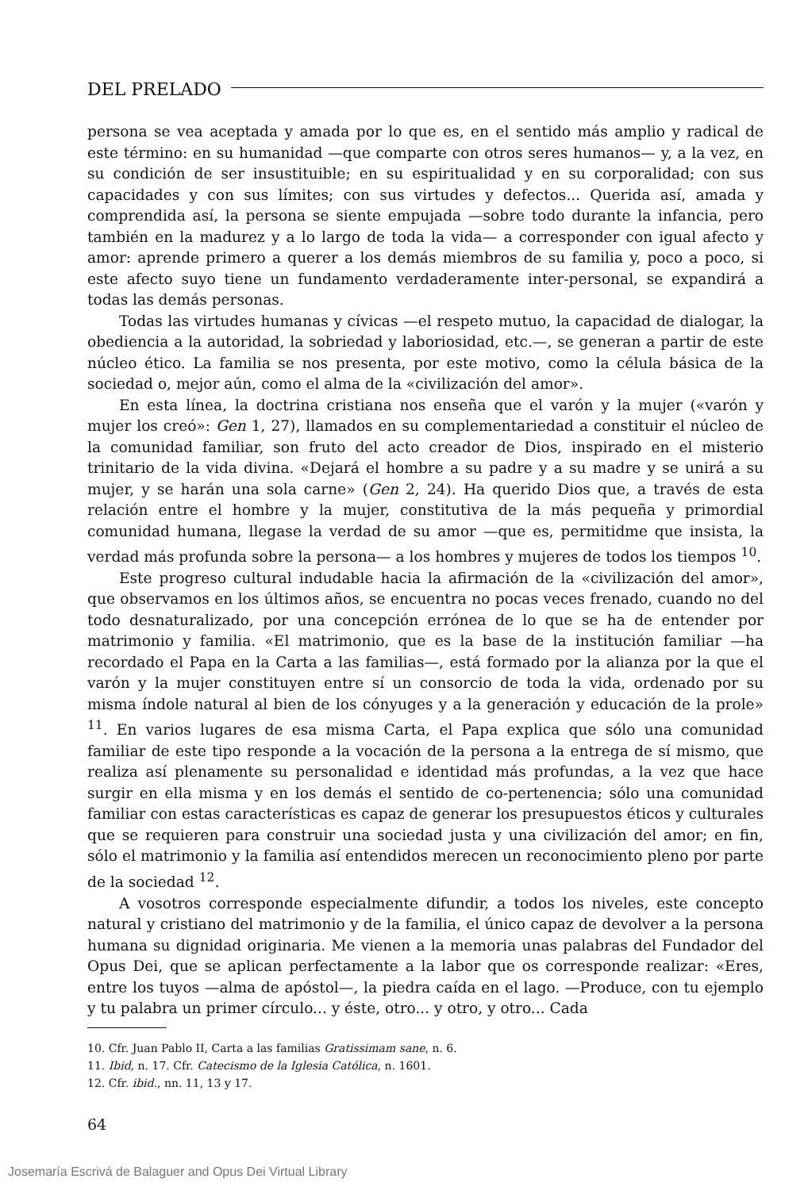DEL PRELADO
persona se vea aceptada y amada por lo que es, en el sentido más amplio y radical de este término: en su humanidad —que comparte con otros seres humanos— y, a la vez, en su condición de ser insustituible; en su espiritualidad y en su corporalidad; con sus capacidades y con sus límites; con sus virtudes y defectos... Querida así, amada y comprendida así, la persona se siente empujada —sobre todo durante la infancia, pero también en la madurez y a lo largo de toda la vida— a corresponder con igual afecto y amor: aprende primero a querer a los demás miembros de su familia y, poco a poco, si este afecto suyo tiene un fundamento verdaderamente inter-personal, se expandirá a todas las demás personas.
Todas las virtudes humanas y cívicas —el respeto mutuo, la capacidad de dialogar, la obediencia a la autoridad, la sobriedad y laboriosidad, etc.—, se generan a partir de este núcleo ético. La familia se nos presenta, por este motivo, como la célula básica de la sociedad o, mejor aún, como el alma de la «civilización del amor».
En esta línea, la doctrina cristiana nos enseña que el varón y la mujer («varón y mujer los creó»: Gen 1, 27), llamados en su complementariedad a constituir el núcleo de la comunidad familiar, son fruto del acto creador de Dios, inspirado en el misterio trinitario de la vida divina. «Dejará el hombre a su padre y a su madre y se unirá a su mujer, y se harán una sola carne» (Gen 2, 24). Ha querido Dios que, a través de esta relación entre el hombre y la mujer, constitutiva de la más pequeña y primordial comunidad humana, llegase la verdad de su amor —que es, permitidme que insista, la verdad más profunda sobre la persona— a los hombres y mujeres de todos los tiempos <sup>10</sup>.
Este progreso cultural indudable hacia la afirmación de la «civilización del amor», que observamos en los últimos años, se encuentra no pocas veces frenado, cuando no del todo desnaturalizado, por una concepción errónea de lo que se ha de entender por matrimonio y familia. «El matrimonio, que es la base de la institución familiar —ha recordado el Papa en la Carta a las familias—, está formado por la alianza por la que el varón y la mujer constituyen entre sí un consorcio de toda la vida, ordenado por su misma índole natural al bien de los cónyuges y a la generación y educación de la prole» <sup>11</sup>. En varios lugares de esa misma Carta, el Papa explica que sólo una comunidad familiar de este tipo responde a la vocación de la persona a la entrega de sí mismo, que realiza así plenamente su personalidad e identidad más profundas, a la vez que hace surgir en ella misma y en los demás el sentido de co-pertenencia; sólo una comunidad familiar con estas características es capaz de generar los presupuestos éticos y culturales que se requieren para construir una sociedad justa y una civilización del amor; en fin, sólo el matrimonio y la familia así entendidos merecen un reconocimiento pleno por parte de la sociedad <sup>12</sup>.
A vosotros corresponde especialmente difundir, a todos los niveles, este concepto natural y cristiano del matrimonio y de la familia, el único capaz de devolver a la persona humana su dignidad originaria. Me vienen a la memoria unas palabras del Fundador del Opus Dei, que se aplican perfectamente a la labor que os corresponde realizar: «Eres, entre los tuyos —alma de apóstol—, la piedra caída en el lago. —Produce, con tu ejemplo y tu palabra un primer círculo... y éste, otro... y otro, y otro... Cada
10. Cfr. Juan Pablo II, Carta a las familias Gratissimam sane, n. 6.
11. Ibid, n. 17. Cfr. Catecismo de la Iglesia Católica, n. 1601.
12. Cfr. ibid., nn. 11, 13 y 17.
64
Josemaría Escrivá de Balaguer and Opus Dei Virtual Library